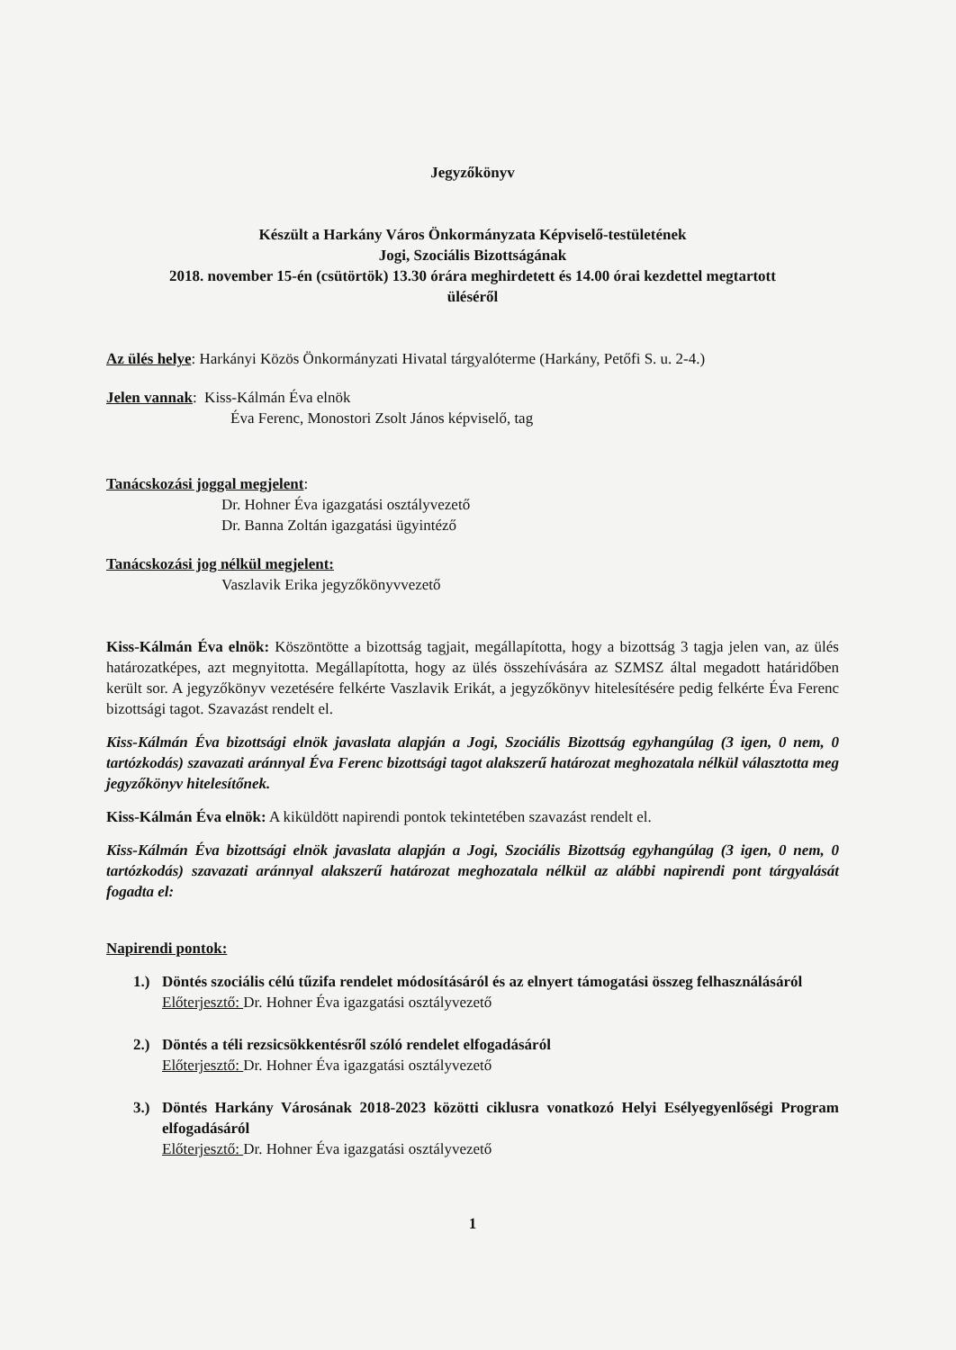Jegyzőkönyv
Készült a Harkány Város Önkormányzata Képviselő-testületének
Jogi, Szociális Bizottságának
2018. november 15-én (csütörtök) 13.30 órára meghirdetett és 14.00 órai kezdettel megtartott
üléséről
Az ülés helye: Harkányi Közös Önkormányzati Hivatal tárgyalóterme (Harkány, Petőfi S. u. 2-4.)
Jelen vannak: Kiss-Kálmán Éva elnök
Éva Ferenc, Monostori Zsolt János képviselő, tag
Tanácskozási joggal megjelent:
Dr. Hohner Éva igazgatási osztályvezető
Dr. Banna Zoltán igazgatási ügyintéző
Tanácskozási jog nélkül megjelent:
Vaszlavik Erika jegyzőkönyvvezető
Kiss-Kálmán Éva elnök: Köszöntötte a bizottság tagjait, megállapította, hogy a bizottság 3 tagja jelen van, az ülés határozatképes, azt megnyitotta. Megállapította, hogy az ülés összehívására az SZMSZ által megadott határidőben került sor. A jegyzőkönyv vezetésére felkérte Vaszlavik Erikát, a jegyzőkönyv hitelesítésére pedig felkérte Éva Ferenc bizottsági tagot. Szavazást rendelt el.
Kiss-Kálmán Éva bizottsági elnök javaslata alapján a Jogi, Szociális Bizottság egyhangúlag (3 igen, 0 nem, 0 tartózkodás) szavazati aránnyal Éva Ferenc bizottsági tagot alakszerű határozat meghozatala nélkül választotta meg jegyzőkönyv hitelesítőnek.
Kiss-Kálmán Éva elnök: A kiküldött napirendi pontok tekintetében szavazást rendelt el.
Kiss-Kálmán Éva bizottsági elnök javaslata alapján a Jogi, Szociális Bizottság egyhangúlag (3 igen, 0 nem, 0 tartózkodás) szavazati aránnyal alakszerű határozat meghozatala nélkül az alábbi napirendi pont tárgyalását fogadta el:
Napirendi pontok:
1.) Döntés szociális célú tűzifa rendelet módosításáról és az elnyert támogatási összeg felhasználásáról
Előterjesztő: Dr. Hohner Éva igazgatási osztályvezető
2.) Döntés a téli rezsicsökkentésről szóló rendelet elfogadásáról
Előterjesztő: Dr. Hohner Éva igazgatási osztályvezető
3.) Döntés Harkány Városának 2018-2023 közötti ciklusra vonatkozó Helyi Esélyegyenlőségi Program elfogadásáról
Előterjesztő: Dr. Hohner Éva igazgatási osztályvezető
1